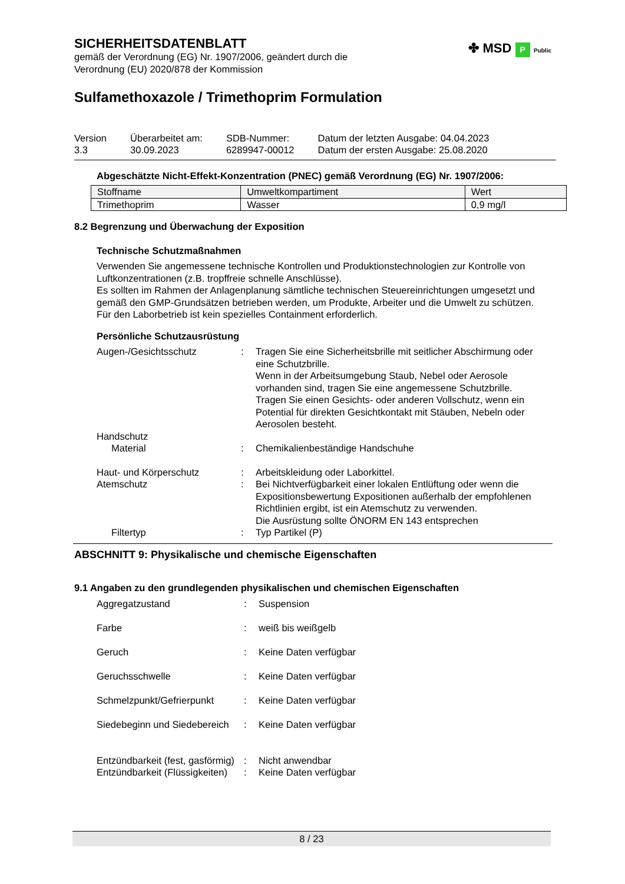✤ MSD P Public
SICHERHEITSDATENBLATT
gemäß der Verordnung (EG) Nr. 1907/2006, geändert durch die
Verordnung (EU) 2020/878 der Kommission
Sulfamethoxazole / Trimethoprim Formulation
Version
3.3
Überarbeitet am:
30.09.2023
SDB-Nummer:
6289947-00012
Datum der letzten Ausgabe: 04.04.2023
Datum der ersten Ausgabe: 25.08.2020
Abgeschätzte Nicht-Effekt-Konzentration (PNEC) gemäß Verordnung (EG) Nr. 1907/2006:
| Stoffname | Umweltkompartiment | Wert |
| Trimethoprim | Wasser | 0,9 mg/l |
8.2 Begrenzung und Überwachung der Exposition
Technische Schutzmaßnahmen
Verwenden Sie angemessene technische Kontrollen und Produktionstechnologien zur Kontrolle von Luftkonzentrationen (z.B. tropffreie schnelle Anschlüsse).
Es sollten im Rahmen der Anlagenplanung sämtliche technischen Steuereinrichtungen umgesetzt und gemäß den GMP-Grundsätzen betrieben werden, um Produkte, Arbeiter und die Umwelt zu schützen.
Für den Laborbetrieb ist kein spezielles Containment erforderlich.
Persönliche Schutzausrüstung
| Augen-/Gesichtsschutz | : | Tragen Sie eine Sicherheitsbrille mit seitlicher Abschirmung oder eine Schutzbrille. Wenn in der Arbeitsumgebung Staub, Nebel oder Aerosole vorhanden sind, tragen Sie eine angemessene Schutzbrille. Tragen Sie einen Gesichts- oder anderen Vollschutz, wenn ein Potential für direkten Gesichtkontakt mit Stäuben, Nebeln oder Aerosolen besteht. |
| Handschutz | | |
| Material | : | Chemikalienbeständige Handschuhe |
| Haut- und Körperschutz | : | Arbeitskleidung oder Laborkittel. |
| Atemschutz | : | Bei Nichtverfügbarkeit einer lokalen Entlüftung oder wenn die Expositionsbewertung Expositionen außerhalb der empfohlenen Richtlinien ergibt, ist ein Atemschutz zu verwenden. Die Ausrüstung sollte ÖNORM EN 143 entsprechen |
| Filtertyp | : | Typ Partikel (P) |
ABSCHNITT 9: Physikalische und chemische Eigenschaften
9.1 Angaben zu den grundlegenden physikalischen und chemischen Eigenschaften
| Aggregatzustand | : | Suspension |
| Farbe | : | weiß bis weißgelb |
| Geruch | : | Keine Daten verfügbar |
| Geruchsschwelle | : | Keine Daten verfügbar |
| Schmelzpunkt/Gefrierpunkt | : | Keine Daten verfügbar |
| Siedebeginn und Siedebereich | : | Keine Daten verfügbar |
| Entzündbarkeit (fest, gasförmig) | : | Nicht anwendbar |
| Entzündbarkeit (Flüssigkeiten) | : | Keine Daten verfügbar |
8 / 23